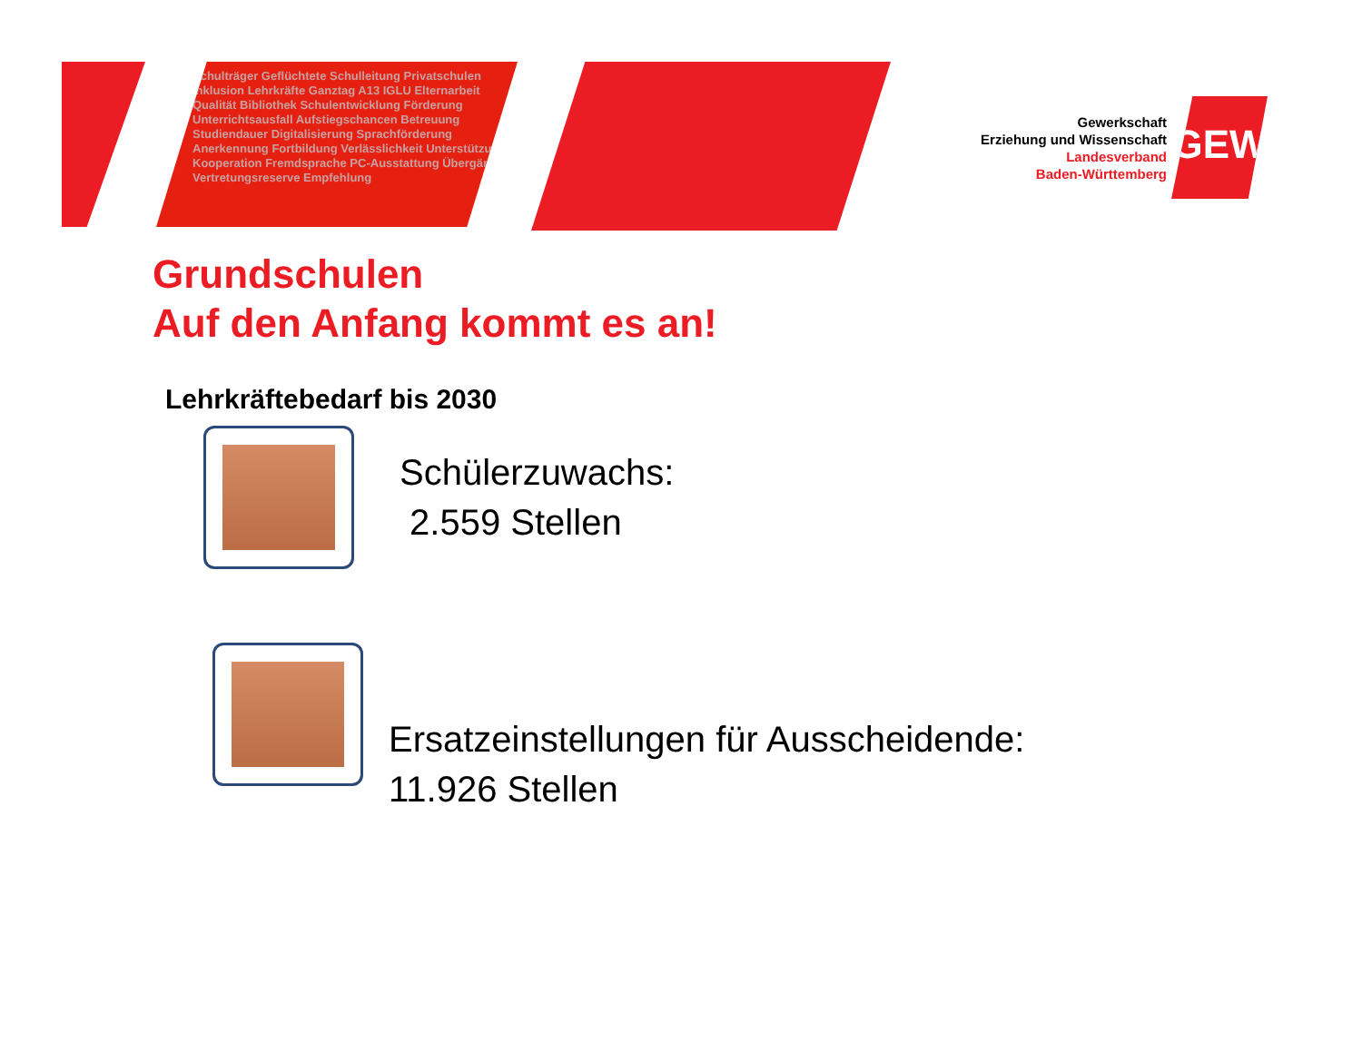Schulträger Geflüchtete Schulleitung Privatschulen Inklusion Lehrkräfte Ganztag A13 IGLU Elternarbeit Qualität Bibliothek Schulentwicklung Förderung Unterrichtsausfall Aufstiegschancen Betreuung Studiendauer Digitalisierung Sprachförderung Anerkennung Fortbildung Verlässlichkeit Unterstützung Kooperation Fremdsprache PC-Ausstattung Übergänge Vertretungsreserve Empfehlung
Gewerkschaft
Erziehung und Wissenschaft
Landesverband
Baden-Württemberg
GEW
Grundschulen
Auf den Anfang kommt es an!
Lehrkräftebedarf bis 2030
Schülerzuwachs:
2.559 Stellen
Ersatzeinstellungen für Ausscheidende:
11.926 Stellen